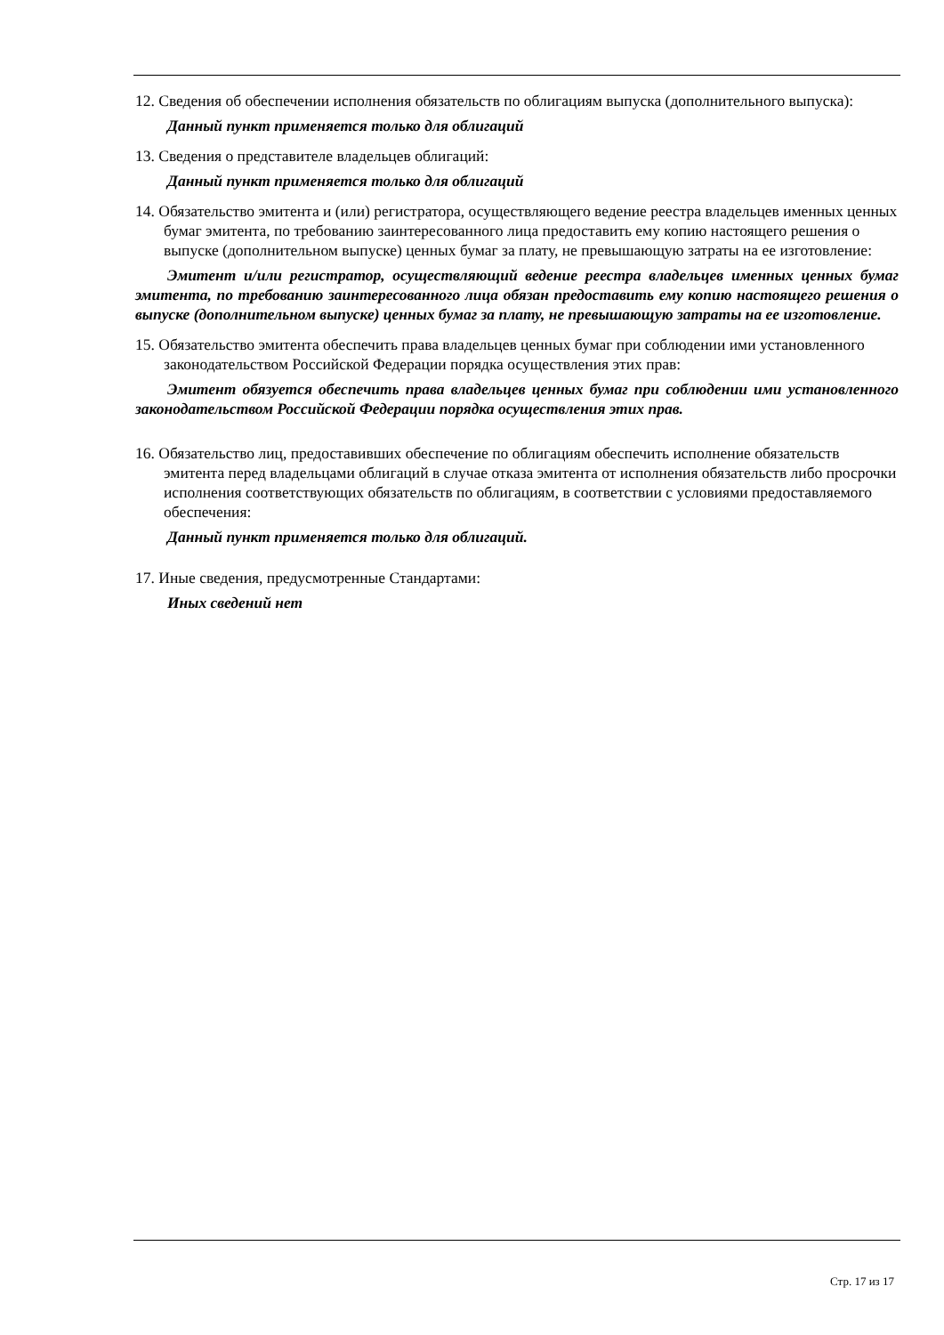12. Сведения об обеспечении исполнения обязательств по облигациям выпуска (дополнительного выпуска):
Данный пункт применяется только для облигаций
13. Сведения о представителе владельцев облигаций:
Данный пункт применяется только для облигаций
14. Обязательство эмитента и (или) регистратора, осуществляющего ведение реестра владельцев именных ценных бумаг эмитента, по требованию заинтересованного лица предоставить ему копию настоящего решения о выпуске (дополнительном выпуске) ценных бумаг за плату, не превышающую затраты на ее изготовление:
Эмитент и/или регистратор, осуществляющий ведение реестра владельцев именных ценных бумаг эмитента, по требованию заинтересованного лица обязан предоставить ему копию настоящего решения о выпуске (дополнительном выпуске) ценных бумаг за плату, не превышающую затраты на ее изготовление.
15. Обязательство эмитента обеспечить права владельцев ценных бумаг при соблюдении ими установленного законодательством Российской Федерации порядка осуществления этих прав:
Эмитент обязуется обеспечить права владельцев ценных бумаг при соблюдении ими установленного законодательством Российской Федерации порядка осуществления этих прав.
16. Обязательство лиц, предоставивших обеспечение по облигациям обеспечить исполнение обязательств эмитента перед владельцами облигаций в случае отказа эмитента от исполнения обязательств либо просрочки исполнения соответствующих обязательств по облигациям, в соответствии с условиями предоставляемого обеспечения:
Данный пункт применяется только для облигаций.
17. Иные сведения, предусмотренные Стандартами:
Иных сведений нет
Стр. 17 из 17